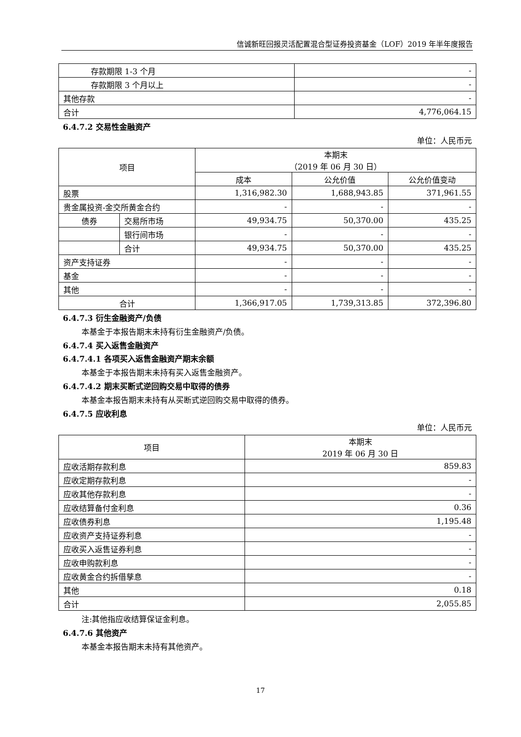信诚新旺回报灵活配置混合型证券投资基金（LOF）2019 年半年度报告
| 存款期限 1-3 个月 | - |
| 存款期限 3 个月以上 | - |
| 其他存款 | - |
| 合计 | 4,776,064.15 |
6.4.7.2 交易性金融资产
单位：人民币元
| 项目 | | 本期末 （2019 年 06 月 30 日） | | |
| --- | --- | --- | --- | --- |
| | | 成本 | 公允价值 | 公允价值变动 |
| 股票 | | 1,316,982.30 | 1,688,943.85 | 371,961.55 |
| 贵金属投资-金交所黄金合约 | | - | - | - |
| 债券 | 交易所市场 | 49,934.75 | 50,370.00 | 435.25 |
| | 银行间市场 | - | - | - |
| | 合计 | 49,934.75 | 50,370.00 | 435.25 |
| 资产支持证券 | | - | - | - |
| 基金 | | - | - | - |
| 其他 | | - | - | - |
| 合计 | | 1,366,917.05 | 1,739,313.85 | 372,396.80 |
6.4.7.3 衍生金融资产/负债
本基金于本报告期末未持有衍生金融资产/负债。
6.4.7.4 买入返售金融资产
6.4.7.4.1 各项买入返售金融资产期末余额
本基金于本报告期末未持有买入返售金融资产。
6.4.7.4.2 期末买断式逆回购交易中取得的债券
本基金本报告期末未持有从买断式逆回购交易中取得的债券。
6.4.7.5 应收利息
单位：人民币元
| 项目 | 本期末 2019 年 06 月 30 日 |
| --- | --- |
| 应收活期存款利息 | 859.83 |
| 应收定期存款利息 | - |
| 应收其他存款利息 | - |
| 应收结算备付金利息 | 0.36 |
| 应收债券利息 | 1,195.48 |
| 应收资产支持证券利息 | - |
| 应收买入返售证券利息 | - |
| 应收申购款利息 | - |
| 应收黄金合约拆借孳息 | - |
| 其他 | 0.18 |
| 合计 | 2,055.85 |
注:其他指应收结算保证金利息。
6.4.7.6 其他资产
本基金本报告期末未持有其他资产。
17